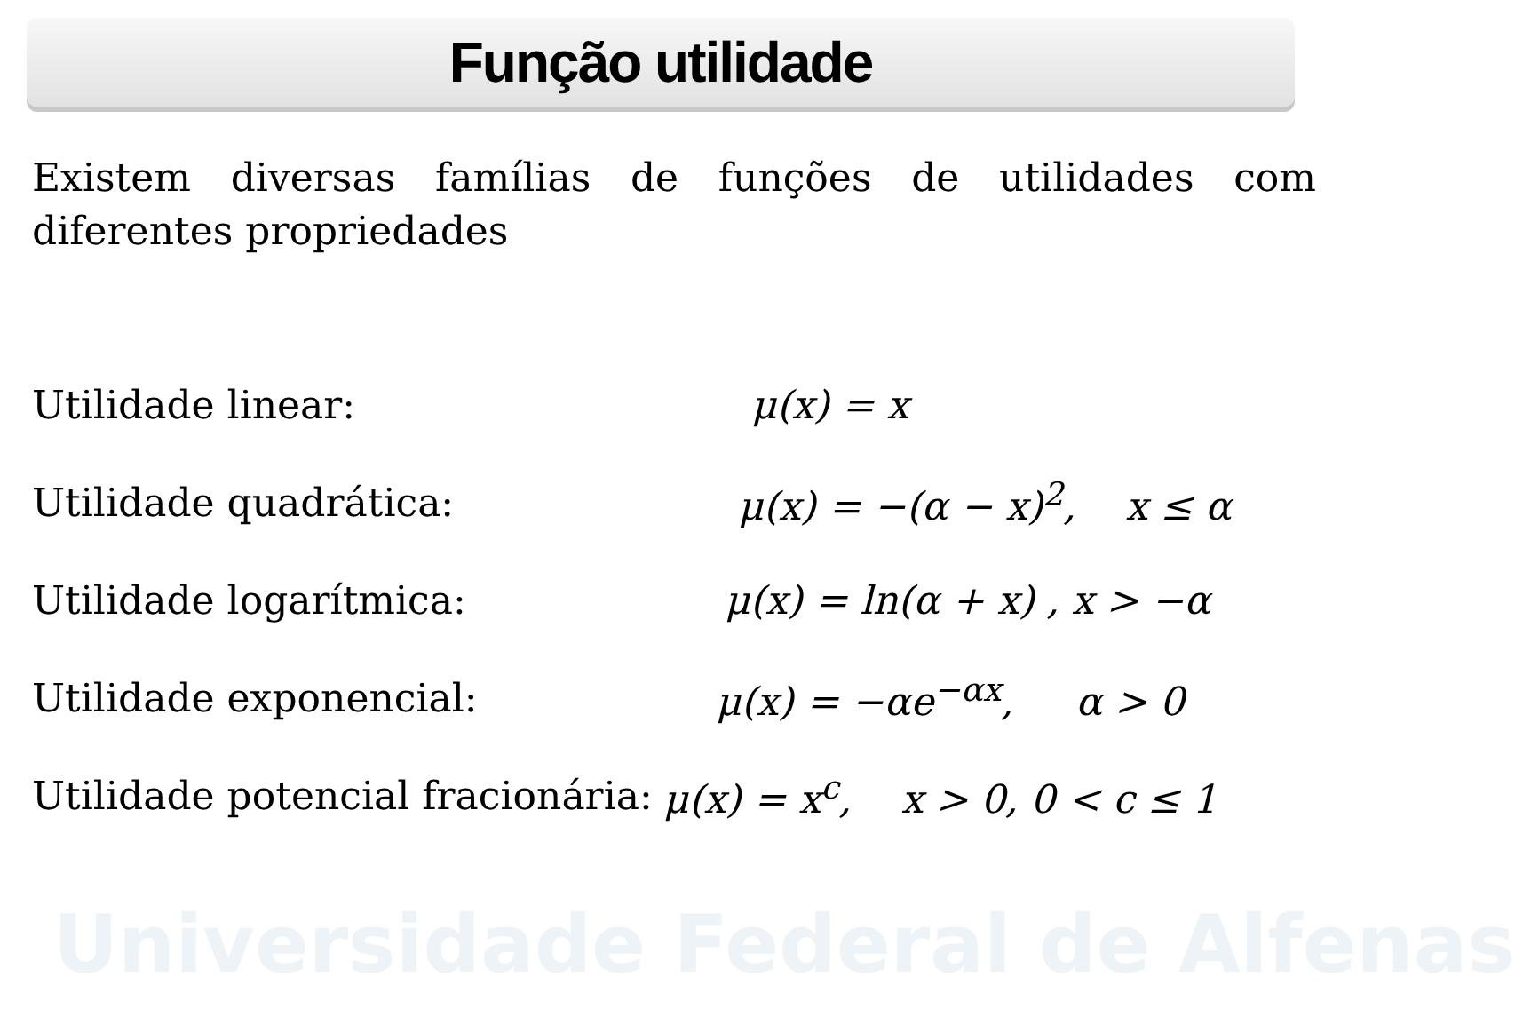Universidade Federal de Alfenas
Função utilidade
Existem diversas famílias de funções de utilidades com diferentes propriedades
Utilidade linear: μ(x) = x
Utilidade quadrática: μ(x) = −(α − x)<sup>2</sup>, x ≤ α
Utilidade logarítmica: μ(x) = ln(α + x) , x > −α
Utilidade exponencial: μ(x) = −αe<sup>−αx</sup>, α > 0
Utilidade potencial fracionária: μ(x) = x<sup>c</sup>, x > 0, 0 < c ≤ 1